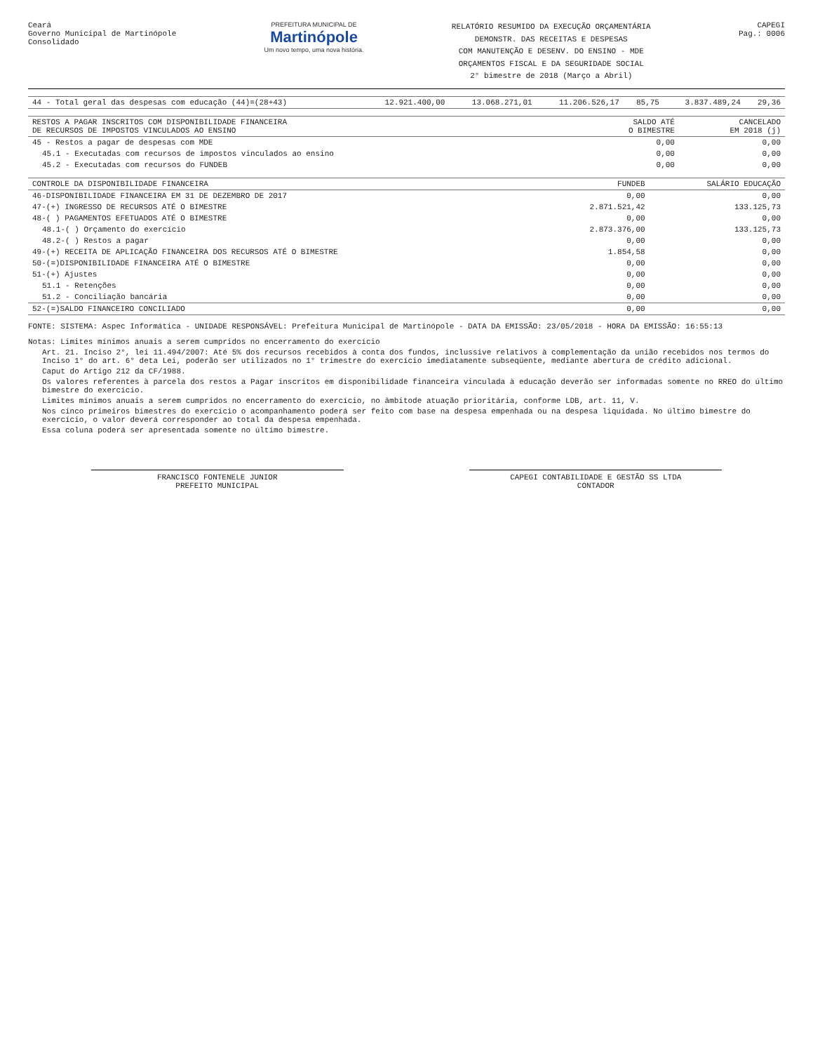Ceará
Governo Municipal de Martinópole
Consolidado
PREFEITURA MUNICIPAL DE
Martinópole
Um novo tempo, uma nova história.
RELATÓRIO RESUMIDO DA EXECUÇÃO ORÇAMENTÁRIA
DEMONSTR. DAS RECEITAS E DESPESAS
COM MANUTENÇÃO E DESENV. DO ENSINO - MDE
ORÇAMENTOS FISCAL E DA SEGURIDADE SOCIAL
2° bimestre de 2018 (Março a Abril)
CAPEGI
Pag.: 0006
| 44 - Total geral das despesas com educação (44)=(28+43) | 12.921.400,00 | 13.068.271,01 | 11.206.526,17 | 85,75 | 3.837.489,24 | 29,36 |
| RESTOS A PAGAR INSCRITOS COM DISPONIBILIDADE FINANCEIRA DE RECURSOS DE IMPOSTOS VINCULADOS AO ENSINO | SALDO ATÉ O BIMESTRE | CANCELADO EM 2018 (j) |
| --- | --- | --- |
| 45 - Restos a pagar de despesas com MDE | 0,00 | 0,00 |
| 45.1 - Executadas com recursos de impostos vinculados ao ensino | 0,00 | 0,00 |
| 45.2 - Executadas com recursos do FUNDEB | 0,00 | 0,00 |
| CONTROLE DA DISPONIBILIDADE FINANCEIRA | FUNDEB | SALÁRIO EDUCAÇÃO |
| --- | --- | --- |
| 46-DISPONIBILIDADE FINANCEIRA EM 31 DE DEZEMBRO DE 2017 | 0,00 | 0,00 |
| 47-(+) INGRESSO DE RECURSOS ATÉ O BIMESTRE | 2.871.521,42 | 133.125,73 |
| 48-( ) PAGAMENTOS EFETUADOS ATÉ O BIMESTRE | 0,00 | 0,00 |
| 48.1-( ) Orçamento do exercício | 2.873.376,00 | 133.125,73 |
| 48.2-( ) Restos a pagar | 0,00 | 0,00 |
| 49-(+) RECEITA DE APLICAÇÃO FINANCEIRA DOS RECURSOS ATÉ O BIMESTRE | 1.854,58 | 0,00 |
| 50-(=)DISPONIBILIDADE FINANCEIRA ATÉ O BIMESTRE | 0,00 | 0,00 |
| 51-(+) Ajustes | 0,00 | 0,00 |
| 51.1 - Retenções | 0,00 | 0,00 |
| 51.2 - Conciliação bancária | 0,00 | 0,00 |
| 52-(=)SALDO FINANCEIRO CONCILIADO | 0,00 | 0,00 |
FONTE: SISTEMA: Aspec Informática - UNIDADE RESPONSÁVEL: Prefeitura Municipal de Martinópole - DATA DA EMISSÃO: 23/05/2018 - HORA DA EMISSÃO: 16:55:13
Notas: Limites mínimos anuais a serem cumpridos no encerramento do exercício
Art. 21. Inciso 2°, lei 11.494/2007: Até 5% dos recursos recebidos à conta dos fundos, inclussive relativos à complementação da união recebidos nos termos do Inciso 1° do art. 6° deta Lei, poderão ser utilizados no 1° trimestre do exercício imediatamente subseqüente, mediante abertura de crédito adicional.
Caput do Artigo 212 da CF/1988.
Os valores referentes à parcela dos restos a Pagar inscritos em disponibilidade financeira vinculada à educação deverão ser informadas somente no RREO do último bimestre do exercício.
Limites mínimos anuais a serem cumpridos no encerramento do exercício, no âmbitode atuação prioritária, conforme LDB, art. 11, V.
Nos cinco primeiros bimestres do exercício o acompanhamento poderá ser feito com base na despesa empenhada ou na despesa liquidada. No último bimestre do exercício, o valor deverá corresponder ao total da despesa empenhada.
Essa coluna poderá ser apresentada somente no último bimestre.
FRANCISCO FONTENELE JUNIOR
PREFEITO MUNICIPAL
CAPEGI CONTABILIDADE E GESTÃO SS LTDA
CONTADOR